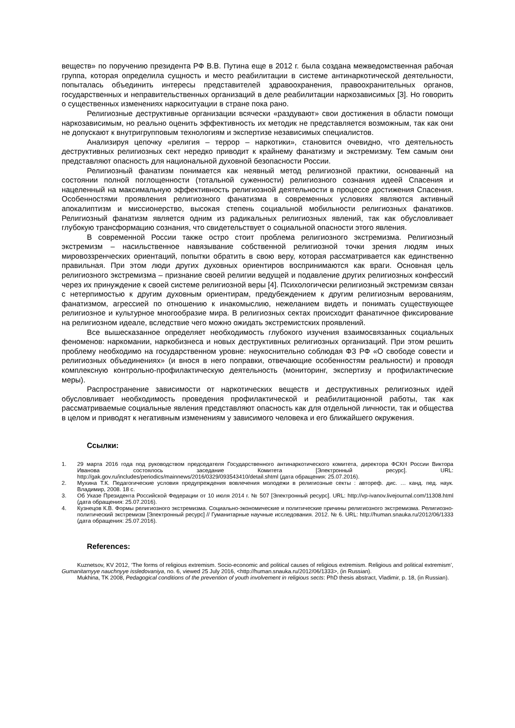веществ» по поручению президента РФ В.В. Путина еще в 2012 г. была создана межведомственная рабочая группа, которая определила сущность и место реабилитации в системе антинаркотической деятельности, попыталась объединить интересы представителей здравоохранения, правоохранительных органов, государственных и неправительственных организаций в деле реабилитации наркозависимых [3]. Но говорить о существенных изменениях наркоситуации в стране пока рано.
Религиозные деструктивные организации всячески «раздувают» свои достижения в области помощи наркозависимым, но реально оценить эффективность их методик не представляется возможным, так как они не допускают к внутригрупповым технологиям и экспертизе независимых специалистов.
Анализируя цепочку «религия – террор – наркотики», становится очевидно, что деятельность деструктивных религиозных сект нередко приводит к крайнему фанатизму и экстремизму. Тем самым они представляют опасность для национальной духовной безопасности России.
Религиозный фанатизм понимается как неявный метод религиозной практики, основанный на состоянии полной поглощенности (тотальной суженности) религиозного сознания идеей Спасения и нацеленный на максимальную эффективность религиозной деятельности в процессе достижения Спасения. Особенностями проявления религиозного фанатизма в современных условиях являются активный апокалиптизм и миссионерство, высокая степень социальной мобильности религиозных фанатиков. Религиозный фанатизм является одним из радикальных религиозных явлений, так как обусловливает глубокую трансформацию сознания, что свидетельствует о социальной опасности этого явления.
В современной России также остро стоит проблема религиозного экстремизма. Религиозный экстремизм – насильственное навязывание собственной религиозной точки зрения людям иных мировоззренческих ориентаций, попытки обратить в свою веру, которая рассматривается как единственно правильная. При этом люди других духовных ориентиров воспринимаются как враги. Основная цель религиозного экстремизма – признание своей религии ведущей и подавление других религиозных конфессий через их принуждение к своей системе религиозной веры [4]. Психологически религиозный экстремизм связан с нетерпимостью к другим духовным ориентирам, предубеждением к другим религиозным верованиям, фанатизмом, агрессией по отношению к инакомыслию, нежеланием видеть и понимать существующее религиозное и культурное многообразие мира. В религиозных сектах происходит фанатичное фиксирование на религиозном идеале, вследствие чего можно ожидать экстремистских проявлений.
Все вышесказанное определяет необходимость глубокого изучения взаимосвязанных социальных феноменов: наркомании, наркобизнеса и новых деструктивных религиозных организаций. При этом решить проблему необходимо на государственном уровне: неукоснительно соблюдая ФЗ РФ «О свободе совести и религиозных объединениях» (и внося в него поправки, отвечающие особенностям реальности) и проводя комплексную контрольно-профилактическую деятельность (мониторинг, экспертизу и профилактические меры).
Распространение зависимости от наркотических веществ и деструктивных религиозных идей обусловливает необходимость проведения профилактической и реабилитационной работы, так как рассматриваемые социальные явления представляют опасность как для отдельной личности, так и общества в целом и приводят к негативным изменениям у зависимого человека и его ближайшего окружения.
Ссылки:
1. 29 марта 2016 года под руководством председателя Государственного антинаркотического комитета, директора ФСКН России Виктора Иванова состоялось заседание Комитета [Электронный ресурс]. URL: http://gak.gov.ru/includes/periodics/mainnews/2016/0329/093543410/detail.shtml (дата обращения: 25.07.2016).
2. Мухина Т.К. Педагогические условия предупреждения вовлечения молодежи в религиозные секты : автореф. дис. … канд. пед. наук. Владимир, 2008. 18 с.
3. Об Указе Президента Российской Федерации от 10 июля 2014 г. № 507 [Электронный ресурс]. URL: http://vp-ivanov.livejournal.com/11308.html (дата обращения: 25.07.2016).
4. Кузнецов К.В. Формы религиозного экстремизма. Социально-экономические и политические причины религиозного экстремизма. Религиозно-политический экстремизм [Электронный ресурс] // Гуманитарные научные исследования. 2012. № 6. URL: http://human.snauka.ru/2012/06/1333 (дата обращения: 25.07.2016).
References:
Kuznetsov, KV 2012, ‘The forms of religious extremism. Socio-economic and political causes of religious extremism. Religious and political extremism’, Gumanitarnyye nauchnyye issledovaniya, no. 6, viewed 25 July 2016, <http://human.snauka.ru/2012/06/1333>, (in Russian).
Mukhina, TK 2008, Pedagogical conditions of the prevention of youth involvement in religious sects: PhD thesis abstract, Vladimir, p. 18, (in Russian).